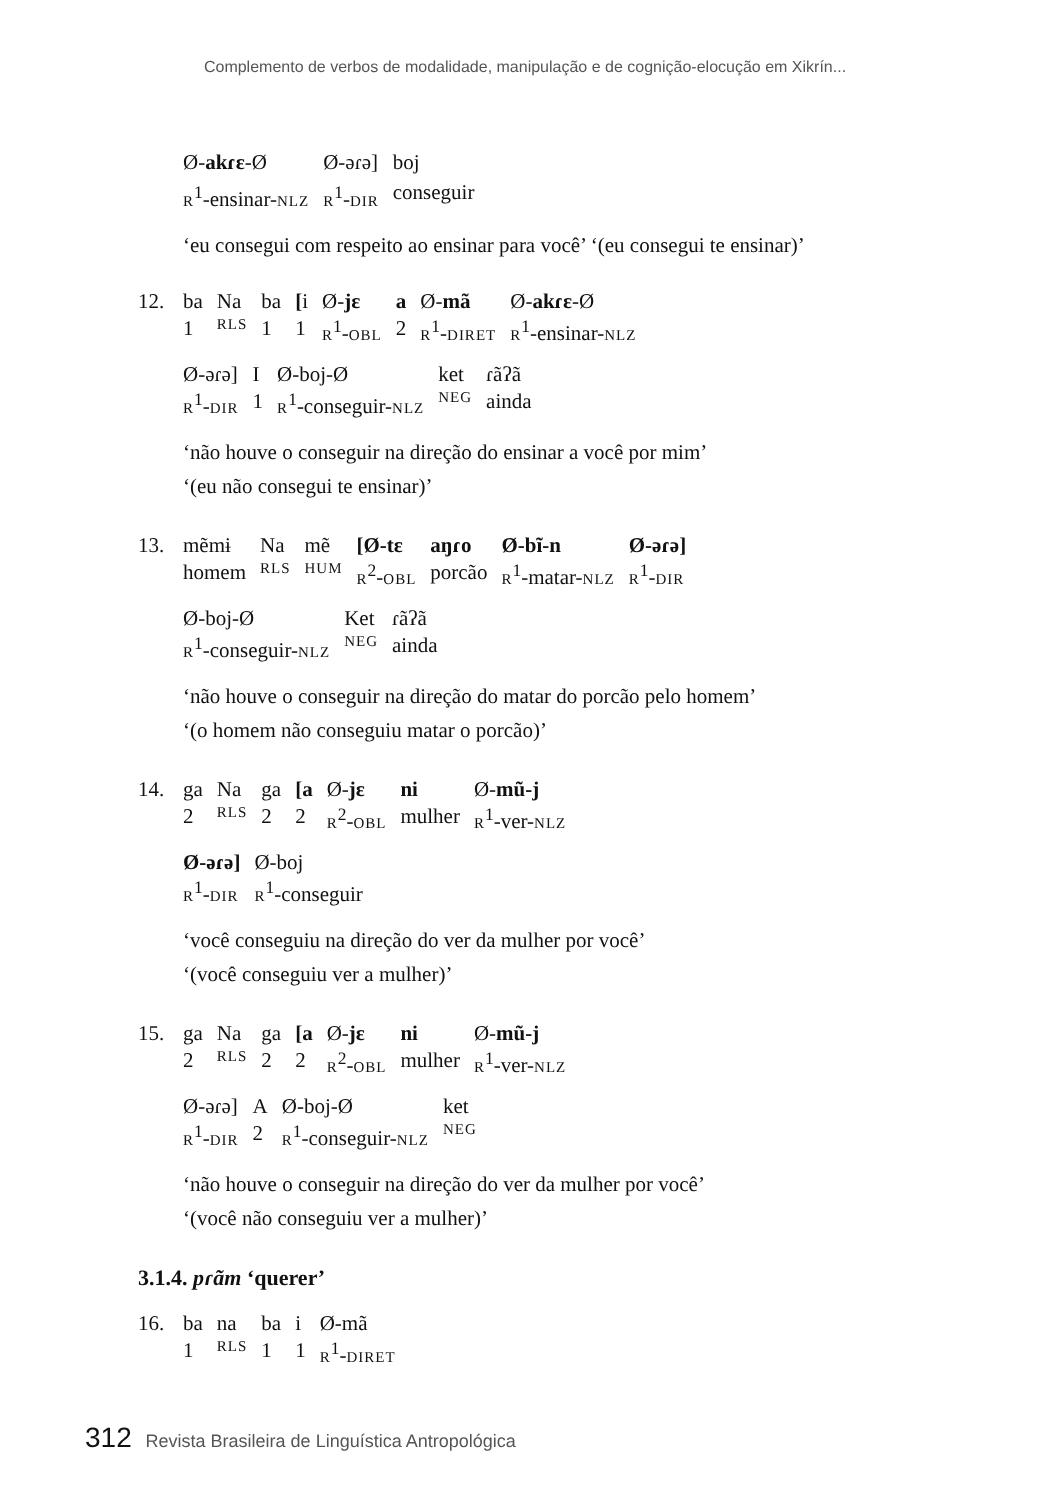Complemento de verbos de modalidade, manipulação e de cognição-elocução em Xikrín...
| Ø- akɾɛ -Ø | Ø-əɾə] | boj |
| R<sup>1</sup>-ensinar- NLZ | R<sup>1</sup>- DIR | conseguir |
‘eu consegui com respeito ao ensinar para você’ ‘(eu consegui te ensinar)’
12.
| ba | Na | ba | [ i | Ø- jɛ | a | Ø- mã | Ø- akɾɛ -Ø |
| 1 | RLS | 1 | 1 | R<sup>1</sup>- OBL | 2 | R<sup>1</sup>- DIRET | R<sup>1</sup>-ensinar- NLZ |
| Ø-əɾə] | I | Ø-boj-Ø | ket | ɾãʔã |
| R<sup>1</sup>- DIR | 1 | R<sup>1</sup>-conseguir- NLZ | NEG | ainda |
‘não houve o conseguir na direção do ensinar a você por mim’
‘(eu não consegui te ensinar)’
13.
| mẽmɨ | Na | mẽ | [Ø-tɛ | aŋɾo | Ø-bĩ-n | Ø-əɾə] |
| homem | RLS | HUM | R<sup>2</sup>- OBL | porcão | R<sup>1</sup>-matar- NLZ | R<sup>1</sup>- DIR |
| Ø-boj-Ø | Ket | ɾãʔã |
| R<sup>1</sup>-conseguir- NLZ | NEG | ainda |
‘não houve o conseguir na direção do matar do porcão pelo homem’
‘(o homem não conseguiu matar o porcão)’
14.
| ga | Na | ga | [a | Ø- jɛ | ni | Ø- mũ-j |
| 2 | RLS | 2 | 2 | R<sup>2</sup>- OBL | mulher | R<sup>1</sup>-ver- NLZ |
| Ø-əɾə] | Ø-boj |
| R<sup>1</sup>- DIR | R<sup>1</sup>-conseguir |
‘você conseguiu na direção do ver da mulher por você’
‘(você conseguiu ver a mulher)’
15.
| ga | Na | ga | [a | Ø- jɛ | ni | Ø- mũ-j |
| 2 | RLS | 2 | 2 | R<sup>2</sup>- OBL | mulher | R<sup>1</sup>-ver- NLZ |
| Ø-əɾə] | A | Ø-boj-Ø | ket |
| R<sup>1</sup>- DIR | 2 | R<sup>1</sup>-conseguir- NLZ | NEG |
‘não houve o conseguir na direção do ver da mulher por você’
‘(você não conseguiu ver a mulher)’
3.1.4. pɾãm ‘querer’
16.
| ba | na | ba | i | Ø-mã |
| 1 | RLS | 1 | 1 | R<sup>1</sup>- DIRET |
312 Revista Brasileira de Linguística Antropológica